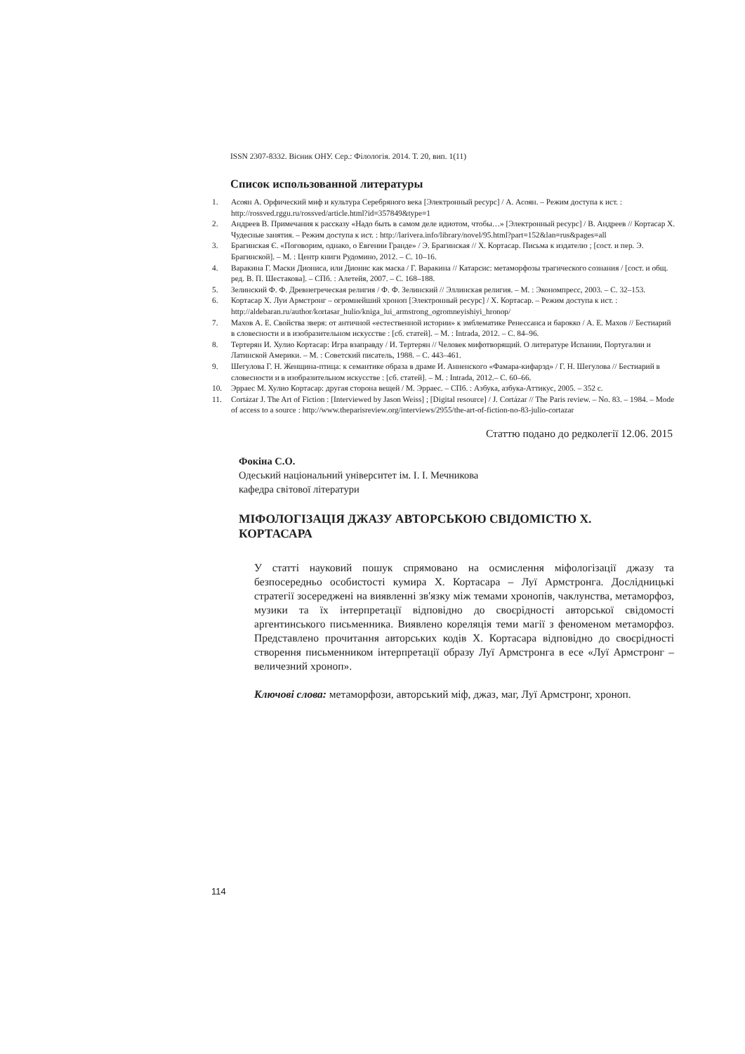ISSN 2307-8332. Вісник ОНУ. Сер.: Філологія. 2014. Т. 20, вип. 1(11)
Список использованной литературы
1. Асоян А. Орфический миф и культура Серебряного века [Электронный ресурс] / А. Асоян. – Режим доступа к ист. : http://rossved.rggu.ru/rossved/article.html?id=357849&type=1
2. Андреев В. Примечания к рассказу «Надо быть в самом деле идиотом, чтобы…» [Электронный ресурс] / В. Андреев // Кортасар Х. Чудесные занятия. – Режим доступа к ист. : http://larivera.info/library/novel/95.html?part=152&lan=rus&pages=all
3. Брагинская Є. «Поговорим, однако, о Евгении Гранде» / Э. Брагинская // Х. Кортасар. Письма к издателю ; [сост. и пер. Э. Брагинской]. – М. : Центр книги Рудомино, 2012. – С. 10–16.
4. Варакина Г. Маски Диониса, или Дионис как маска / Г. Варакина // Катарсис: метаморфозы трагического сознания / [сост. и общ. ред. В. П. Шестакова]. – СПб. : Алетейя, 2007. – С. 168–188.
5. Зелинский Ф. Ф. Древнегреческая религия / Ф. Ф. Зелинский // Эллинская религия. – М. : Экономпресс, 2003. – С. 32–153.
6. Кортасар Х. Луи Армстронг – огромнейший хроноп [Электронный ресурс] / Х. Кортасар. – Режим доступа к ист. : http://aldebaran.ru/author/kortasar_hulio/kniga_lui_armstrong_ogromneyishiyi_hronop/
7. Махов А. Е. Свойства зверя: от античной «естественной истории» к эмблематике Ренессанса и барокко / А. Е. Махов // Бестиарий в словесности и в изобразительном искусстве : [сб. статей]. – М. : Intrada, 2012. – С. 84–96.
8. Тертерян И. Хулио Кортасар: Игра взаправду / И. Тертерян // Человек мифотворящий. О литературе Испании, Португалии и Латинской Америки. – М. : Советский писатель, 1988. – С. 443–461.
9. Шегулова Г. Н. Женщина-птица: к семантике образа в драме И. Анненского «Фамара-кифарэд» / Г. Н. Шегулова // Бестиарий в словесности и в изобразительном искусстве : [сб. статей]. – М. : Intrada, 2012.– С. 60–66.
10. Эрраес М. Хулио Кортасар: другая сторона вещей / М. Эрраес. – СПб. : Азбука, азбука-Аттикус, 2005. – 352 с.
11. Cortázar J. The Art of Fiction : [Interviewed by Jason Weiss] ; [Digital resource] / J. Cortázar // The Paris review. – No. 83. – 1984. – Mode of access to a source : http://www.theparisreview.org/interviews/2955/the-art-of-fiction-no-83-julio-cortazar
Статтю подано до редколегії 12.06. 2015
Фокіна С.О.
Одеський національний університет ім. І. І. Мечникова
кафедра світової літератури
МІФОЛОГІЗАЦІЯ ДЖАЗУ АВТОРСЬКОЮ СВІДОМІСТЮ Х. КОРТАСАРА
У статті науковий пошук спрямовано на осмислення міфологізації джазу та безпосередньо особистості кумира Х. Кортасара – Луї Армстронга. Дослідницькі стратегії зосереджені на виявленні зв'язку між темами хронопів, чаклунства, метаморфоз, музики та їх інтерпретації відповідно до своєрідності авторської свідомості аргентинського письменника. Виявлено кореляція теми магії з феноменом метаморфоз. Представлено прочитання авторських кодів Х. Кортасара відповідно до своєрідності створення письменником інтерпретації образу Луї Армстронга в есе «Луї Армстронг – величезний хроноп».
Ключові слова: метаморфози, авторський міф, джаз, маг, Луї Армстронг, хроноп.
114